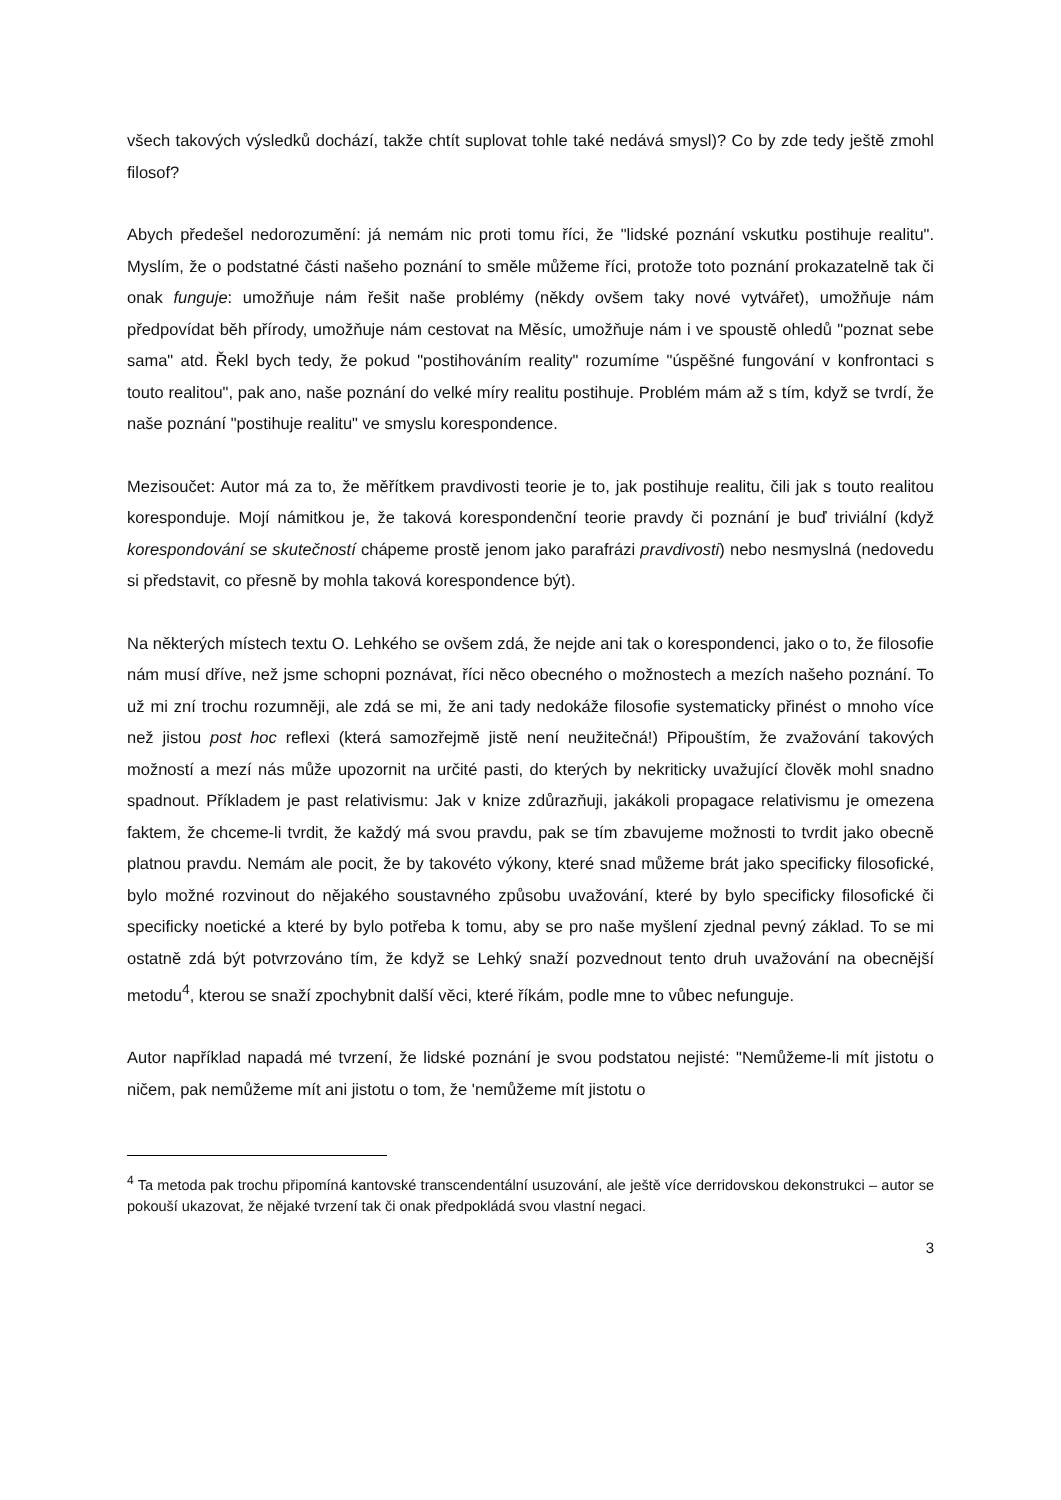všech takových výsledků dochází, takže chtít suplovat tohle také nedává smysl)? Co by zde tedy ještě zmohl filosof?
Abych předešel nedorozumění: já nemám nic proti tomu říci, že "lidské poznání vskutku postihuje realitu". Myslím, že o podstatné části našeho poznání to směle můžeme říci, protože toto poznání prokazatelně tak či onak funguje: umožňuje nám řešit naše problémy (někdy ovšem taky nové vytvářet), umožňuje nám předpovídat běh přírody, umožňuje nám cestovat na Měsíc, umožňuje nám i ve spoustě ohledů "poznat sebe sama" atd. Řekl bych tedy, že pokud "postihováním reality" rozumíme "úspěšné fungování v konfrontaci s touto realitou", pak ano, naše poznání do velké míry realitu postihuje. Problém mám až s tím, když se tvrdí, že naše poznání "postihuje realitu" ve smyslu korespondence.
Mezisoučet: Autor má za to, že měřítkem pravdivosti teorie je to, jak postihuje realitu, čili jak s touto realitou koresponduje. Mojí námitkou je, že taková korespondenční teorie pravdy či poznání je buď triviální (když korespondování se skutečností chápeme prostě jenom jako parafrázi pravdivosti) nebo nesmyslná (nedovedu si představit, co přesně by mohla taková korespondence být).
Na některých místech textu O. Lehkého se ovšem zdá, že nejde ani tak o korespondenci, jako o to, že filosofie nám musí dříve, než jsme schopni poznávat, říci něco obecného o možnostech a mezích našeho poznání. To už mi zní trochu rozumněji, ale zdá se mi, že ani tady nedokáže filosofie systematicky přinést o mnoho více než jistou post hoc reflexi (která samozřejmě jistě není neužitečná!) Připouštím, že zvažování takových možností a mezí nás může upozornit na určité pasti, do kterých by nekriticky uvažující člověk mohl snadno spadnout. Příkladem je past relativismu: Jak v knize zdůrazňuji, jakákoli propagace relativismu je omezena faktem, že chceme-li tvrdit, že každý má svou pravdu, pak se tím zbavujeme možnosti to tvrdit jako obecně platnou pravdu. Nemám ale pocit, že by takovéto výkony, které snad můžeme brát jako specificky filosofické, bylo možné rozvinout do nějakého soustavného způsobu uvažování, které by bylo specificky filosofické či specificky noetické a které by bylo potřeba k tomu, aby se pro naše myšlení zjednal pevný základ. To se mi ostatně zdá být potvrzováno tím, že když se Lehký snaží pozvednout tento druh uvažování na obecnější metodu<sup>4</sup>, kterou se snaží zpochybnit další věci, které říkám, podle mne to vůbec nefunguje.
Autor například napadá mé tvrzení, že lidské poznání je svou podstatou nejisté: "Nemůžeme-li mít jistotu o ničem, pak nemůžeme mít ani jistotu o tom, že 'nemůžeme mít jistotu o
<sup>4</sup> Ta metoda pak trochu připomíná kantovské transcendentální usuzování, ale ještě více derridovskou dekonstrukci – autor se pokouší ukazovat, že nějaké tvrzení tak či onak předpokládá svou vlastní negaci.
3